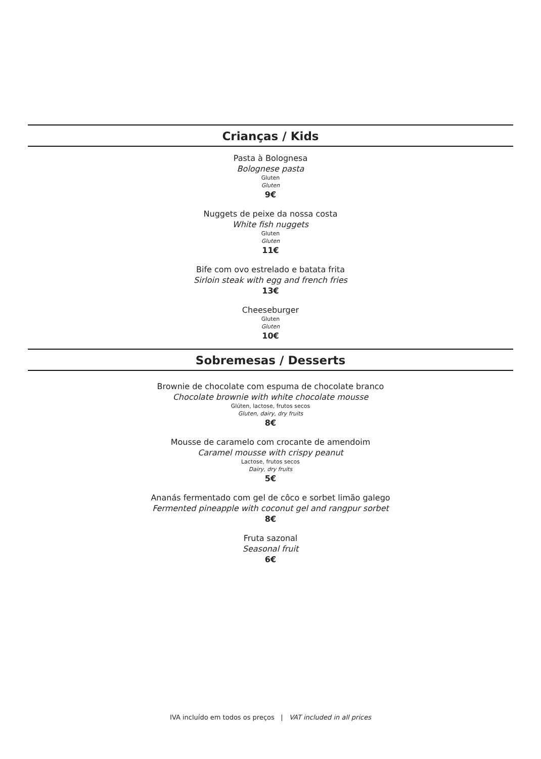Crianças / Kids
Pasta à Bolognesa
Bolognese pasta
Gluten
Gluten
9€
Nuggets de peixe da nossa costa
White fish nuggets
Gluten
Gluten
11€
Bife com ovo estrelado e batata frita
Sirloin steak with egg and french fries
13€
Cheeseburger
Gluten
Gluten
10€
Sobremesas / Desserts
Brownie de chocolate com espuma de chocolate branco
Chocolate brownie with white chocolate mousse
Glúten, lactose, frutos secos
Gluten, dairy, dry fruits
8€
Mousse de caramelo com crocante de amendoim
Caramel mousse with crispy peanut
Lactose, frutos secos
Dairy, dry fruits
5€
Ananás fermentado com gel de côco e sorbet limão galego
Fermented pineapple with coconut gel and rangpur sorbet
8€
Fruta sazonal
Seasonal fruit
6€
IVA incluído em todos os preços | VAT included in all prices